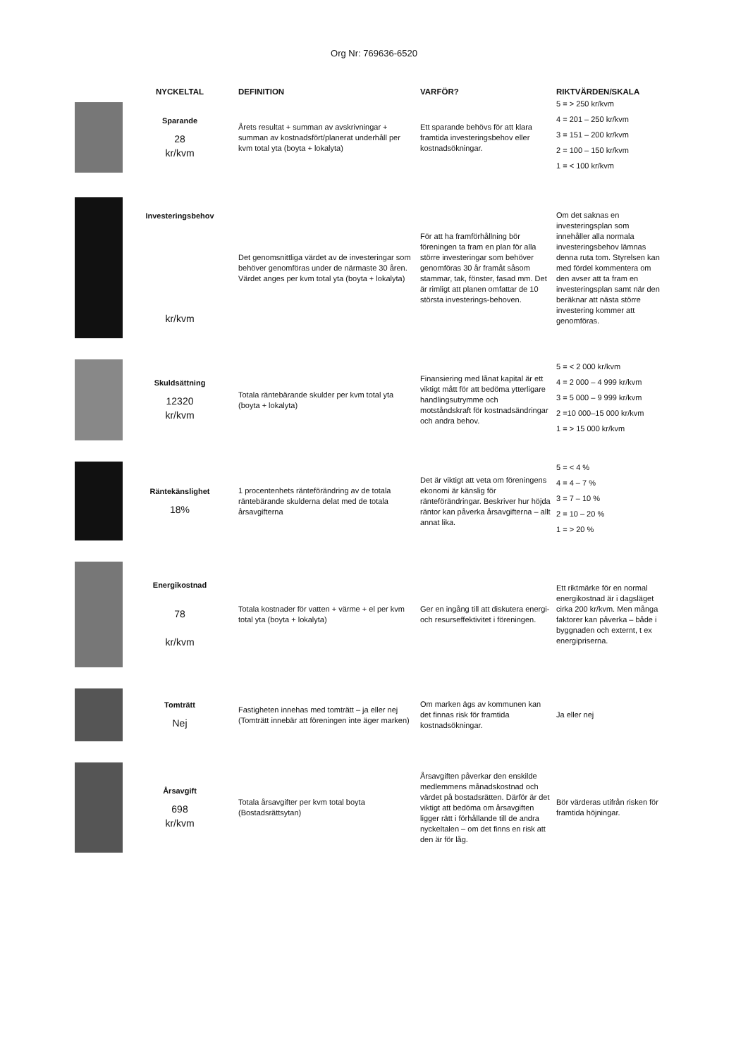Org Nr: 769636-6520
| | NYCKELTAL | DEFINITION | VARFÖR? | RIKTVÄRDEN/SKALA |
| --- | --- | --- | --- | --- |
| | Sparande 28 kr/kvm | Årets resultat + summan av avskrivningar + summan av kostnadsfört/planerat underhåll per kvm total yta (boyta + lokalyta) | Ett sparande behövs för att klara framtida investeringsbehov eller kostnadsökningar. | 5 = > 250 kr/kvm 4 = 201 – 250 kr/kvm 3 = 151 – 200 kr/kvm 2 = 100 – 150 kr/kvm 1 = < 100 kr/kvm |
| | Investeringsbehov kr/kvm | Det genomsnittliga värdet av de investeringar som behöver genomföras under de närmaste 30 åren. Värdet anges per kvm total yta (boyta + lokalyta) | För att ha framförhållning bör föreningen ta fram en plan för alla större investeringar som behöver genomföras 30 år framåt såsom stammar, tak, fönster, fasad mm. Det är rimligt att planen omfattar de 10 största investerings-behoven. | Om det saknas en investeringsplan som innehåller alla normala investeringsbehov lämnas denna ruta tom. Styrelsen kan med fördel kommentera om den avser att ta fram en investeringsplan samt när den beräknar att nästa större investering kommer att genomföras. |
| | Skuldsättning 12320 kr/kvm | Totala räntebärande skulder per kvm total yta (boyta + lokalyta) | Finansiering med lånat kapital är ett viktigt mått för att bedöma ytterligare handlingsutrymme och motståndskraft för kostnadsändringar och andra behov. | 5 = < 2 000 kr/kvm 4 = 2 000 – 4 999 kr/kvm 3 = 5 000 – 9 999 kr/kvm 2 =10 000–15 000 kr/kvm 1 = > 15 000 kr/kvm |
| | Räntekänslighet 18% | 1 procentenhets ränteförändring av de totala räntebärande skulderna delat med de totala årsavgifterna | Det är viktigt att veta om föreningens ekonomi är känslig för ränteförändringar. Beskriver hur höjda räntor kan påverka årsavgifterna – allt annat lika. | 5 = < 4 % 4 = 4 – 7 % 3 = 7 – 10 % 2 = 10 – 20 % 1 = > 20 % |
| | Energikostnad 78 kr/kvm | Totala kostnader för vatten + värme + el per kvm total yta (boyta + lokalyta) | Ger en ingång till att diskutera energi- och resurseffektivitet i föreningen. | Ett riktmärke för en normal energikostnad är i dagsläget cirka 200 kr/kvm. Men många faktorer kan påverka – både i byggnaden och externt, t ex energipriserna. |
| | Tomträtt Nej | Fastigheten innehas med tomträtt – ja eller nej (Tomträtt innebär att föreningen inte äger marken) | Om marken ägs av kommunen kan det finnas risk för framtida kostnadsökningar. | Ja eller nej |
| | Årsavgift 698 kr/kvm | Totala årsavgifter per kvm total boyta (Bostadsrättsytan) | Årsavgiften påverkar den enskilde medlemmens månadskostnad och värdet på bostadsrätten. Därför är det viktigt att bedöma om årsavgiften ligger rätt i förhållande till de andra nyckeltalen – om det finns en risk att den är för låg. | Bör värderas utifrån risken för framtida höjningar. |